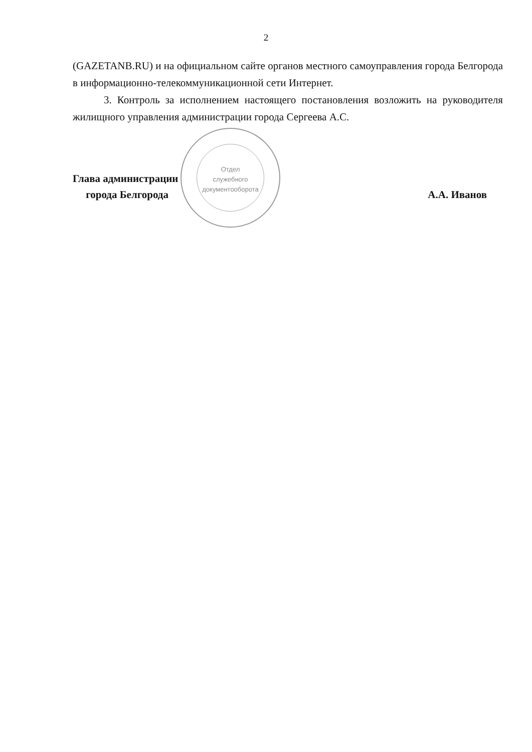2
(GAZETANB.RU) и на официальном сайте органов местного самоуправления города Белгорода в информационно-телекоммуникационной сети Интернет.
3. Контроль за исполнением настоящего постановления возложить на руководителя жилищного управления администрации города Сергеева А.С.
Глава администрации
города Белгорода
А.А. Иванов
Отдел
служебного
документооборота